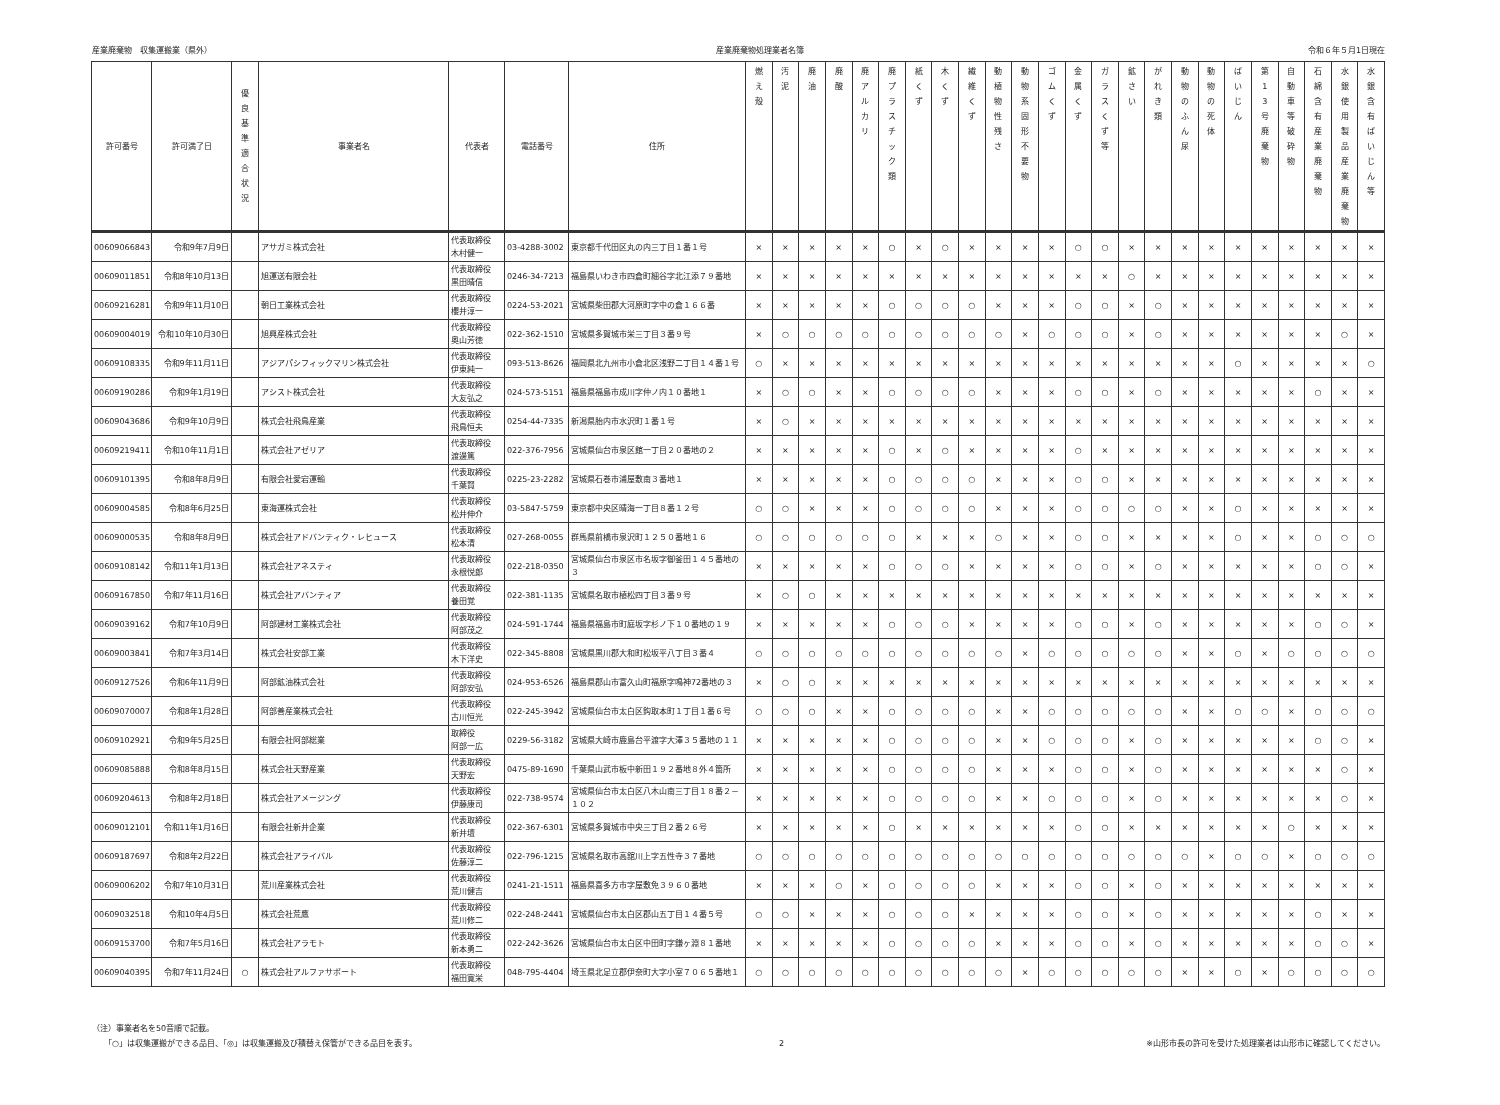産業廃棄物　収集運搬業（県外） 産業廃棄物処理業者名簿 令和６年５月1日現在
| 許可番号 | 許可満了日 | 優 良 基 準 適 合 状 況 | 事業者名 | 代表者 | 電話番号 | 住所 | 燃 え 殻 | 汚 泥 | 廃 油 | 廃 酸 | 廃 ア ル カ リ | 廃 プ ラ ス チ ッ ク 類 | 紙 く ず | 木 く ず | 繊 維 く ず | 動 植 物 性 残 さ | 動 物 系 固 形 不 要 物 | ゴ ム く ず | 金 属 く ず | ガ ラ ス く ず 等 | 鉱 さ い | が れ き 類 | 動 物 の ふ ん 尿 | 動 物 の 死 体 | ば い じ ん | 第 1 3 号 廃 棄 物 | 自 動 車 等 破 砕 物 | 石 綿 含 有 産 業 廃 棄 物 | 水 銀 使 用 製 品 産 業 廃 棄 物 | 水 銀 含 有 ば い じ ん 等 |
| --- | --- | --- | --- | --- | --- | --- | --- | --- | --- | --- | --- | --- | --- | --- | --- | --- | --- | --- | --- | --- | --- | --- | --- | --- | --- | --- | --- | --- | --- | --- |
| 00609066843 | 令和9年7月9日 | | アサガミ株式会社 | 代表取締役 木村健一 | 03-4288-3002 | 東京都千代田区丸の内三丁目１番１号 | × | × | × | × | × | ○ | × | ○ | × | × | × | × | ○ | ○ | × | × | × | × | × | × | × | × | × | × |
| 00609011851 | 令和8年10月13日 | | 旭運送有限会社 | 代表取締役 黒田晴信 | 0246-34-7213 | 福島県いわき市四倉町細谷字北江添７９番地 | × | × | × | × | × | × | × | × | × | × | × | × | × | × | ○ | × | × | × | × | × | × | × | × | × |
| 00609216281 | 令和9年11月10日 | | 朝日工業株式会社 | 代表取締役 櫻井淳一 | 0224-53-2021 | 宮城県柴田郡大河原町字中の倉１６６番 | × | × | × | × | × | ○ | ○ | ○ | ○ | × | × | × | ○ | ○ | × | ○ | × | × | × | × | × | × | × | × |
| 00609004019 | 令和10年10月30日 | | 旭興産株式会社 | 代表取締役 奥山芳徳 | 022-362-1510 | 宮城県多賀城市栄三丁目３番９号 | × | ○ | ○ | ○ | ○ | ○ | ○ | ○ | ○ | ○ | × | ○ | ○ | ○ | × | ○ | × | × | × | × | × | × | ○ | × |
| 00609108335 | 令和9年11月11日 | | アジアパシフィックマリン株式会社 | 代表取締役 伊東純一 | 093-513-8626 | 福岡県北九州市小倉北区浅野二丁目１４番１号 | ○ | × | × | × | × | × | × | × | × | × | × | × | × | × | × | × | × | × | ○ | × | × | × | × | ○ |
| 00609190286 | 令和9年1月19日 | | アシスト株式会社 | 代表取締役 大友弘之 | 024-573-5151 | 福島県福島市成川字仲ノ内１０番地１ | × | ○ | ○ | × | × | ○ | ○ | ○ | ○ | × | × | × | ○ | ○ | × | ○ | × | × | × | × | × | ○ | × | × |
| 00609043686 | 令和9年10月9日 | | 株式会社飛鳥産業 | 代表取締役 飛鳥恒夫 | 0254-44-7335 | 新潟県胎内市水沢町１番１号 | × | ○ | × | × | × | × | × | × | × | × | × | × | × | × | × | × | × | × | × | × | × | × | × | × |
| 00609219411 | 令和10年11月1日 | | 株式会社アゼリア | 代表取締役 渡邊篤 | 022-376-7956 | 宮城県仙台市泉区館一丁目２０番地の２ | × | × | × | × | × | ○ | × | ○ | × | × | × | × | ○ | × | × | × | × | × | × | × | × | × | × | × |
| 00609101395 | 令和8年8月9日 | | 有限会社愛宕運輸 | 代表取締役 千葉賢 | 0225-23-2282 | 宮城県石巻市浦屋敷南３番地１ | × | × | × | × | × | ○ | ○ | ○ | ○ | × | × | × | ○ | ○ | × | × | × | × | × | × | × | × | × | × |
| 00609004585 | 令和8年6月25日 | | 東海運株式会社 | 代表取締役 松井伸介 | 03-5847-5759 | 東京都中央区晴海一丁目８番１２号 | ○ | ○ | × | × | × | ○ | ○ | ○ | ○ | × | × | × | ○ | ○ | ○ | ○ | × | × | ○ | × | × | × | × | × |
| 00609000535 | 令和8年8月9日 | | 株式会社アドバンティク・レヒュース | 代表取締役 松本清 | 027-268-0055 | 群馬県前橋市泉沢町１２５０番地１６ | ○ | ○ | ○ | ○ | ○ | ○ | × | × | × | ○ | × | × | ○ | ○ | × | × | × | × | ○ | × | × | ○ | ○ | ○ |
| 00609108142 | 令和11年1月13日 | | 株式会社アネスティ | 代表取締役 永根悦郎 | 022-218-0350 | 宮城県仙台市泉区市名坂字御釜田１４５番地の３ | × | × | × | × | × | ○ | ○ | ○ | × | × | × | × | ○ | ○ | × | ○ | × | × | × | × | × | ○ | ○ | × |
| 00609167850 | 令和7年11月16日 | | 株式会社アバンティア | 代表取締役 養田覚 | 022-381-1135 | 宮城県名取市植松四丁目３番９号 | × | ○ | ○ | × | × | × | × | × | × | × | × | × | × | × | × | × | × | × | × | × | × | × | × | × |
| 00609039162 | 令和7年10月9日 | | 阿部建材工業株式会社 | 代表取締役 阿部茂之 | 024-591-1744 | 福島県福島市町庭坂字杉ノ下１０番地の１９ | × | × | × | × | × | ○ | ○ | ○ | × | × | × | × | ○ | ○ | × | ○ | × | × | × | × | × | ○ | ○ | × |
| 00609003841 | 令和7年3月14日 | | 株式会社安部工業 | 代表取締役 木下洋史 | 022-345-8808 | 宮城県黒川郡大和町松坂平八丁目３番４ | ○ | ○ | ○ | ○ | ○ | ○ | ○ | ○ | ○ | ○ | × | ○ | ○ | ○ | ○ | ○ | × | × | ○ | × | ○ | ○ | ○ | ○ |
| 00609127526 | 令和6年11月9日 | | 阿部鉱油株式会社 | 代表取締役 阿部安弘 | 024-953-6526 | 福島県郡山市富久山町福原字鳴神72番地の３ | × | ○ | ○ | × | × | × | × | × | × | × | × | × | × | × | × | × | × | × | × | × | × | × | × | × |
| 00609070007 | 令和8年1月28日 | | 阿部善産業株式会社 | 代表取締役 古川恒光 | 022-245-3942 | 宮城県仙台市太白区鈎取本町１丁目１番６号 | ○ | ○ | ○ | × | × | ○ | ○ | ○ | ○ | × | × | ○ | ○ | ○ | ○ | ○ | × | × | ○ | ○ | × | ○ | ○ | ○ |
| 00609102921 | 令和9年5月25日 | | 有限会社阿部総業 | 取締役 阿部一広 | 0229-56-3182 | 宮城県大崎市鹿島台平渡字大澤３５番地の１１ | × | × | × | × | × | ○ | ○ | ○ | ○ | × | × | ○ | ○ | ○ | × | ○ | × | × | × | × | × | ○ | ○ | × |
| 00609085888 | 令和8年8月15日 | | 株式会社天野産業 | 代表取締役 天野宏 | 0475-89-1690 | 千葉県山武市板中新田１９２番地８外４箇所 | × | × | × | × | × | ○ | ○ | ○ | ○ | × | × | × | ○ | ○ | × | ○ | × | × | × | × | × | × | ○ | × |
| 00609204613 | 令和8年2月18日 | | 株式会社アメージング | 代表取締役 伊藤康司 | 022-738-9574 | 宮城県仙台市太白区八木山南三丁目１８番２－１０２ | × | × | × | × | × | ○ | ○ | ○ | ○ | × | × | ○ | ○ | ○ | × | ○ | × | × | × | × | × | × | ○ | × |
| 00609012101 | 令和11年1月16日 | | 有限会社新井企業 | 代表取締役 新井壇 | 022-367-6301 | 宮城県多賀城市中央三丁目２番２６号 | × | × | × | × | × | ○ | × | × | × | × | × | × | ○ | ○ | × | × | × | × | × | × | ○ | × | × | × |
| 00609187697 | 令和8年2月22日 | | 株式会社アライバル | 代表取締役 佐藤淳二 | 022-796-1215 | 宮城県名取市高舘川上字五性寺３７番地 | ○ | ○ | ○ | ○ | ○ | ○ | ○ | ○ | ○ | ○ | ○ | ○ | ○ | ○ | ○ | ○ | ○ | × | ○ | ○ | × | ○ | ○ | ○ |
| 00609006202 | 令和7年10月31日 | | 荒川産業株式会社 | 代表取締役 荒川健吉 | 0241-21-1511 | 福島県喜多方市字屋敷免３９６０番地 | × | × | × | ○ | × | ○ | ○ | ○ | ○ | × | × | × | ○ | ○ | × | ○ | × | × | × | × | × | × | × | × |
| 00609032518 | 令和10年4月5日 | | 株式会社荒鷹 | 代表取締役 荒川修二 | 022-248-2441 | 宮城県仙台市太白区郡山五丁目１４番５号 | ○ | ○ | × | × | × | ○ | ○ | ○ | × | × | × | × | ○ | ○ | × | ○ | × | × | × | × | × | ○ | × | × |
| 00609153700 | 令和7年5月16日 | | 株式会社アラモト | 代表取締役 新本勇二 | 022-242-3626 | 宮城県仙台市太白区中田町字鎌ヶ淵８１番地 | × | × | × | × | × | ○ | ○ | ○ | ○ | × | × | × | ○ | ○ | × | ○ | × | × | × | × | × | ○ | ○ | × |
| 00609040395 | 令和7年11月24日 | ○ | 株式会社アルファサポート | 代表取締役 福田寛栄 | 048-795-4404 | 埼玉県北足立郡伊奈町大字小室７０６５番地１ | ○ | ○ | ○ | ○ | ○ | ○ | ○ | ○ | ○ | ○ | × | ○ | ○ | ○ | ○ | ○ | × | × | ○ | × | ○ | ○ | ○ | ○ |
（注）事業者名を50音順で記載。
　　「○」は収集運搬ができる品目、「◎」は収集運搬及び積替え保管ができる品目を表す。
2 ※山形市長の許可を受けた処理業者は山形市に確認してください。